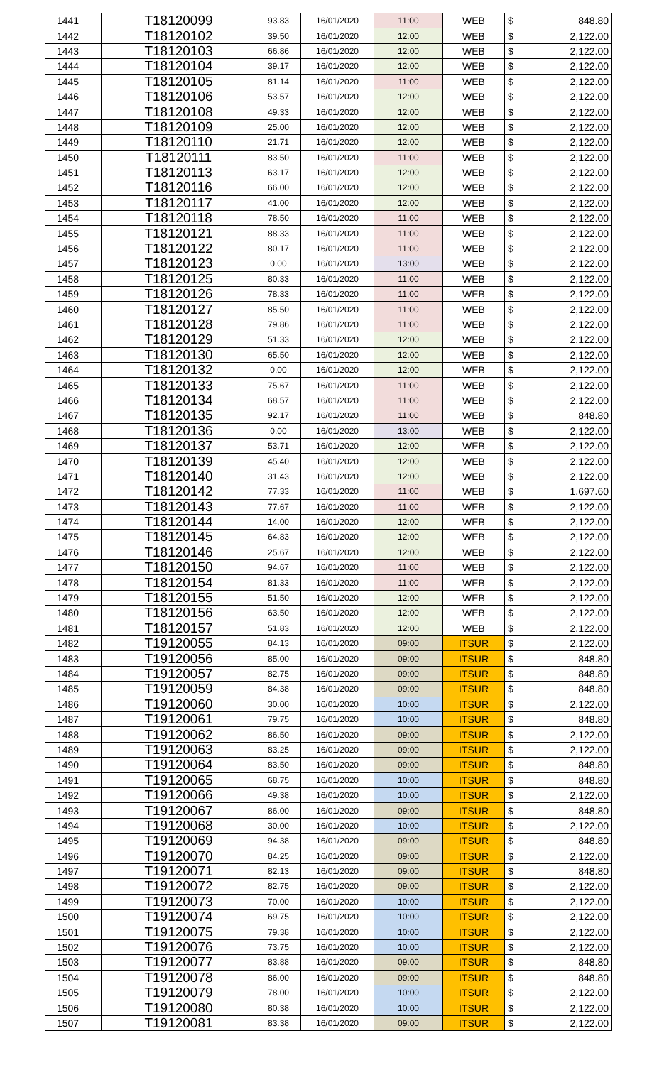| 1441 | T18120099 | 93.83 | 16/01/2020 | 11:00 | WEB | $ | 848.80 |
| 1442 | T18120102 | 39.50 | 16/01/2020 | 12:00 | WEB | $ | 2,122.00 |
| 1443 | T18120103 | 66.86 | 16/01/2020 | 12:00 | WEB | $ | 2,122.00 |
| 1444 | T18120104 | 39.17 | 16/01/2020 | 12:00 | WEB | $ | 2,122.00 |
| 1445 | T18120105 | 81.14 | 16/01/2020 | 11:00 | WEB | $ | 2,122.00 |
| 1446 | T18120106 | 53.57 | 16/01/2020 | 12:00 | WEB | $ | 2,122.00 |
| 1447 | T18120108 | 49.33 | 16/01/2020 | 12:00 | WEB | $ | 2,122.00 |
| 1448 | T18120109 | 25.00 | 16/01/2020 | 12:00 | WEB | $ | 2,122.00 |
| 1449 | T18120110 | 21.71 | 16/01/2020 | 12:00 | WEB | $ | 2,122.00 |
| 1450 | T18120111 | 83.50 | 16/01/2020 | 11:00 | WEB | $ | 2,122.00 |
| 1451 | T18120113 | 63.17 | 16/01/2020 | 12:00 | WEB | $ | 2,122.00 |
| 1452 | T18120116 | 66.00 | 16/01/2020 | 12:00 | WEB | $ | 2,122.00 |
| 1453 | T18120117 | 41.00 | 16/01/2020 | 12:00 | WEB | $ | 2,122.00 |
| 1454 | T18120118 | 78.50 | 16/01/2020 | 11:00 | WEB | $ | 2,122.00 |
| 1455 | T18120121 | 88.33 | 16/01/2020 | 11:00 | WEB | $ | 2,122.00 |
| 1456 | T18120122 | 80.17 | 16/01/2020 | 11:00 | WEB | $ | 2,122.00 |
| 1457 | T18120123 | 0.00 | 16/01/2020 | 13:00 | WEB | $ | 2,122.00 |
| 1458 | T18120125 | 80.33 | 16/01/2020 | 11:00 | WEB | $ | 2,122.00 |
| 1459 | T18120126 | 78.33 | 16/01/2020 | 11:00 | WEB | $ | 2,122.00 |
| 1460 | T18120127 | 85.50 | 16/01/2020 | 11:00 | WEB | $ | 2,122.00 |
| 1461 | T18120128 | 79.86 | 16/01/2020 | 11:00 | WEB | $ | 2,122.00 |
| 1462 | T18120129 | 51.33 | 16/01/2020 | 12:00 | WEB | $ | 2,122.00 |
| 1463 | T18120130 | 65.50 | 16/01/2020 | 12:00 | WEB | $ | 2,122.00 |
| 1464 | T18120132 | 0.00 | 16/01/2020 | 12:00 | WEB | $ | 2,122.00 |
| 1465 | T18120133 | 75.67 | 16/01/2020 | 11:00 | WEB | $ | 2,122.00 |
| 1466 | T18120134 | 68.57 | 16/01/2020 | 11:00 | WEB | $ | 2,122.00 |
| 1467 | T18120135 | 92.17 | 16/01/2020 | 11:00 | WEB | $ | 848.80 |
| 1468 | T18120136 | 0.00 | 16/01/2020 | 13:00 | WEB | $ | 2,122.00 |
| 1469 | T18120137 | 53.71 | 16/01/2020 | 12:00 | WEB | $ | 2,122.00 |
| 1470 | T18120139 | 45.40 | 16/01/2020 | 12:00 | WEB | $ | 2,122.00 |
| 1471 | T18120140 | 31.43 | 16/01/2020 | 12:00 | WEB | $ | 2,122.00 |
| 1472 | T18120142 | 77.33 | 16/01/2020 | 11:00 | WEB | $ | 1,697.60 |
| 1473 | T18120143 | 77.67 | 16/01/2020 | 11:00 | WEB | $ | 2,122.00 |
| 1474 | T18120144 | 14.00 | 16/01/2020 | 12:00 | WEB | $ | 2,122.00 |
| 1475 | T18120145 | 64.83 | 16/01/2020 | 12:00 | WEB | $ | 2,122.00 |
| 1476 | T18120146 | 25.67 | 16/01/2020 | 12:00 | WEB | $ | 2,122.00 |
| 1477 | T18120150 | 94.67 | 16/01/2020 | 11:00 | WEB | $ | 2,122.00 |
| 1478 | T18120154 | 81.33 | 16/01/2020 | 11:00 | WEB | $ | 2,122.00 |
| 1479 | T18120155 | 51.50 | 16/01/2020 | 12:00 | WEB | $ | 2,122.00 |
| 1480 | T18120156 | 63.50 | 16/01/2020 | 12:00 | WEB | $ | 2,122.00 |
| 1481 | T18120157 | 51.83 | 16/01/2020 | 12:00 | WEB | $ | 2,122.00 |
| 1482 | T19120055 | 84.13 | 16/01/2020 | 09:00 | ITSUR | $ | 2,122.00 |
| 1483 | T19120056 | 85.00 | 16/01/2020 | 09:00 | ITSUR | $ | 848.80 |
| 1484 | T19120057 | 82.75 | 16/01/2020 | 09:00 | ITSUR | $ | 848.80 |
| 1485 | T19120059 | 84.38 | 16/01/2020 | 09:00 | ITSUR | $ | 848.80 |
| 1486 | T19120060 | 30.00 | 16/01/2020 | 10:00 | ITSUR | $ | 2,122.00 |
| 1487 | T19120061 | 79.75 | 16/01/2020 | 10:00 | ITSUR | $ | 848.80 |
| 1488 | T19120062 | 86.50 | 16/01/2020 | 09:00 | ITSUR | $ | 2,122.00 |
| 1489 | T19120063 | 83.25 | 16/01/2020 | 09:00 | ITSUR | $ | 2,122.00 |
| 1490 | T19120064 | 83.50 | 16/01/2020 | 09:00 | ITSUR | $ | 848.80 |
| 1491 | T19120065 | 68.75 | 16/01/2020 | 10:00 | ITSUR | $ | 848.80 |
| 1492 | T19120066 | 49.38 | 16/01/2020 | 10:00 | ITSUR | $ | 2,122.00 |
| 1493 | T19120067 | 86.00 | 16/01/2020 | 09:00 | ITSUR | $ | 848.80 |
| 1494 | T19120068 | 30.00 | 16/01/2020 | 10:00 | ITSUR | $ | 2,122.00 |
| 1495 | T19120069 | 94.38 | 16/01/2020 | 09:00 | ITSUR | $ | 848.80 |
| 1496 | T19120070 | 84.25 | 16/01/2020 | 09:00 | ITSUR | $ | 2,122.00 |
| 1497 | T19120071 | 82.13 | 16/01/2020 | 09:00 | ITSUR | $ | 848.80 |
| 1498 | T19120072 | 82.75 | 16/01/2020 | 09:00 | ITSUR | $ | 2,122.00 |
| 1499 | T19120073 | 70.00 | 16/01/2020 | 10:00 | ITSUR | $ | 2,122.00 |
| 1500 | T19120074 | 69.75 | 16/01/2020 | 10:00 | ITSUR | $ | 2,122.00 |
| 1501 | T19120075 | 79.38 | 16/01/2020 | 10:00 | ITSUR | $ | 2,122.00 |
| 1502 | T19120076 | 73.75 | 16/01/2020 | 10:00 | ITSUR | $ | 2,122.00 |
| 1503 | T19120077 | 83.88 | 16/01/2020 | 09:00 | ITSUR | $ | 848.80 |
| 1504 | T19120078 | 86.00 | 16/01/2020 | 09:00 | ITSUR | $ | 848.80 |
| 1505 | T19120079 | 78.00 | 16/01/2020 | 10:00 | ITSUR | $ | 2,122.00 |
| 1506 | T19120080 | 80.38 | 16/01/2020 | 10:00 | ITSUR | $ | 2,122.00 |
| 1507 | T19120081 | 83.38 | 16/01/2020 | 09:00 | ITSUR | $ | 2,122.00 |